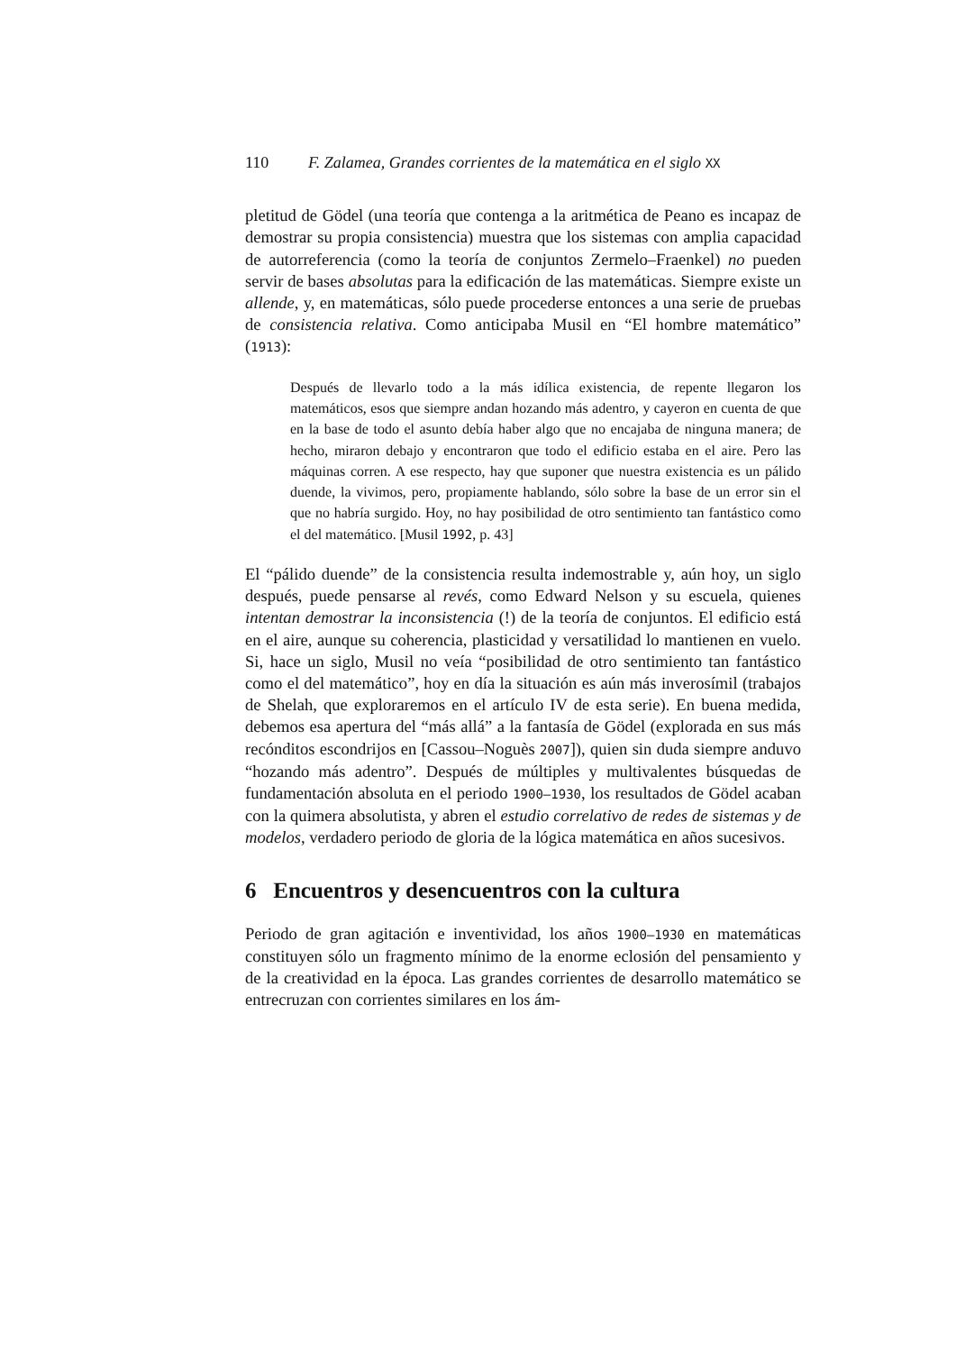110 F. Zalamea, Grandes corrientes de la matemática en el siglo XX
pletitud de Gödel (una teoría que contenga a la aritmética de Peano es incapaz de demostrar su propia consistencia) muestra que los sistemas con amplia capacidad de autorreferencia (como la teoría de conjuntos Zermelo–Fraenkel) no pueden servir de bases absolutas para la edificación de las matemáticas. Siempre existe un allende, y, en matemáticas, sólo puede procederse entonces a una serie de pruebas de consistencia relativa. Como anticipaba Musil en “El hombre matemático” (1913):
Después de llevarlo todo a la más idílica existencia, de repente llegaron los matemáticos, esos que siempre andan hozando más adentro, y cayeron en cuenta de que en la base de todo el asunto debía haber algo que no encajaba de ninguna manera; de hecho, miraron debajo y encontraron que todo el edificio estaba en el aire. Pero las máquinas corren. A ese respecto, hay que suponer que nuestra existencia es un pálido duende, la vivimos, pero, propiamente hablando, sólo sobre la base de un error sin el que no habría surgido. Hoy, no hay posibilidad de otro sentimiento tan fantástico como el del matemático. [Musil 1992, p. 43]
El “pálido duende” de la consistencia resulta indemostrable y, aún hoy, un siglo después, puede pensarse al revés, como Edward Nelson y su escuela, quienes intentan demostrar la inconsistencia (!) de la teoría de conjuntos. El edificio está en el aire, aunque su coherencia, plasticidad y versatilidad lo mantienen en vuelo. Si, hace un siglo, Musil no veía “posibilidad de otro sentimiento tan fantástico como el del matemático”, hoy en día la situación es aún más inverosímil (trabajos de Shelah, que exploraremos en el artículo IV de esta serie). En buena medida, debemos esa apertura del “más allá” a la fantasía de Gödel (explorada en sus más recónditos escondrijos en [Cassou–Noguès 2007]), quien sin duda siempre anduvo “hozando más adentro”. Después de múltiples y multivalentes búsquedas de fundamentación absoluta en el periodo 1900–1930, los resultados de Gödel acaban con la quimera absolutista, y abren el estudio correlativo de redes de sistemas y de modelos, verdadero periodo de gloria de la lógica matemática en años sucesivos.
6 Encuentros y desencuentros con la cultura
Periodo de gran agitación e inventividad, los años 1900–1930 en matemáticas constituyen sólo un fragmento mínimo de la enorme eclosión del pensamiento y de la creatividad en la época. Las grandes corrientes de desarrollo matemático se entrecruzan con corrientes similares en los ám-